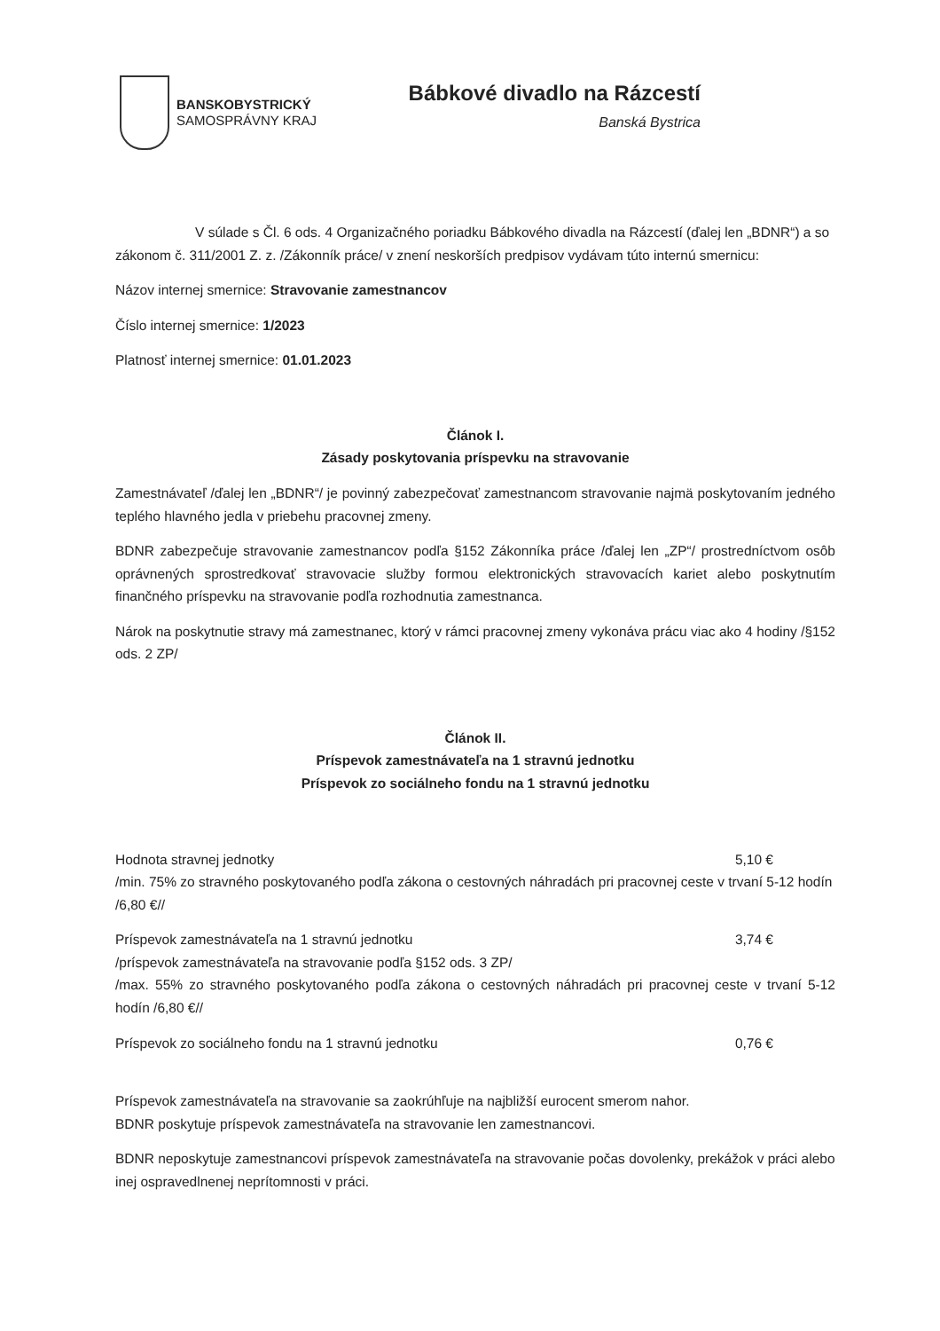BANSKOBYSTRICKÝ
SAMOSPRÁVNY KRAJ
Bábkové divadlo na Rázcestí
Banská Bystrica
V súlade s Čl. 6 ods. 4 Organizačného poriadku Bábkového divadla na Rázcestí (ďalej len „BDNR“) a so zákonom č. 311/2001 Z. z. /Zákonník práce/ v znení neskorších predpisov vydávam túto internú smernicu:
Názov internej smernice: Stravovanie zamestnancov
Číslo internej smernice: 1/2023
Platnosť internej smernice: 01.01.2023
Článok I.
Zásady poskytovania príspevku na stravovanie
Zamestnávateľ /ďalej len „BDNR“/ je povinný zabezpečovať zamestnancom stravovanie najmä poskytovaním jedného teplého hlavného jedla v priebehu pracovnej zmeny.
BDNR zabezpečuje stravovanie zamestnancov podľa §152 Zákonníka práce /ďalej len „ZP“/ prostredníctvom osôb oprávnených sprostredkovať stravovacie služby formou elektronických stravovacích kariet alebo poskytnutím finančného príspevku na stravovanie podľa rozhodnutia zamestnanca.
Nárok na poskytnutie stravy má zamestnanec, ktorý v rámci pracovnej zmeny vykonáva prácu viac ako 4 hodiny /§152 ods. 2 ZP/
Článok II.
Príspevok zamestnávateľa na 1 stravnú jednotku
Príspevok zo sociálneho fondu na 1 stravnú jednotku
Hodnota stravnej jednotky 5,10 €
/min. 75% zo stravného poskytovaného podľa zákona o cestovných náhradách pri pracovnej ceste v trvaní 5-12 hodín /6,80 €//
Príspevok zamestnávateľa na 1 stravnú jednotku 3,74 €
/príspevok zamestnávateľa na stravovanie podľa §152 ods. 3 ZP/
/max. 55% zo stravného poskytovaného podľa zákona o cestovných náhradách pri pracovnej ceste v trvaní 5-12 hodín /6,80 €//
Príspevok zo sociálneho fondu na 1 stravnú jednotku 0,76 €
Príspevok zamestnávateľa na stravovanie sa zaokrúhľuje na najbližší eurocent smerom nahor.
BDNR poskytuje príspevok zamestnávateľa na stravovanie len zamestnancovi.
BDNR neposkytuje zamestnancovi príspevok zamestnávateľa na stravovanie počas dovolenky, prekážok v práci alebo inej ospravedlnenej neprítomnosti v práci.